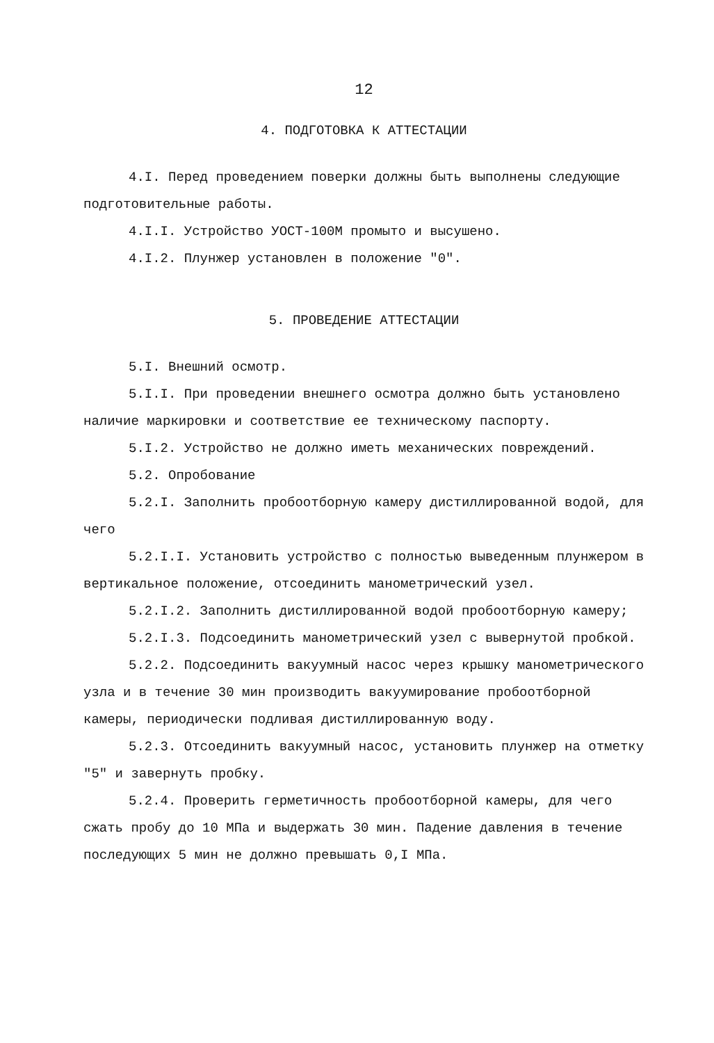12
4. ПОДГОТОВКА К АТТЕСТАЦИИ
4.I. Перед проведением поверки должны быть выполнены следующие подготовительные работы.
4.I.I. Устройство УОСТ-100М промыто и высушено.
4.I.2. Плунжер установлен в положение "0".
5. ПРОВЕДЕНИЕ АТТЕСТАЦИИ
5.I. Внешний осмотр.
5.I.I. При проведении внешнего осмотра должно быть установлено наличие маркировки и соответствие ее техническому паспорту.
5.I.2. Устройство не должно иметь механических повреждений.
5.2. Опробование
5.2.I. Заполнить пробоотборную камеру дистиллированной водой, для чего
5.2.I.I. Установить устройство с полностью выведенным плунжером в вертикальное положение, отсоединить манометрический узел.
5.2.I.2. Заполнить дистиллированной водой пробоотборную камеру;
5.2.I.3. Подсоединить манометрический узел с вывернутой пробкой.
5.2.2. Подсоединить вакуумный насос через крышку манометрического узла и в течение 30 мин производить вакуумирование пробоотборной камеры, периодически подливая дистиллированную воду.
5.2.3. Отсоединить вакуумный насос, установить плунжер на отметку "5" и завернуть пробку.
5.2.4. Проверить герметичность пробоотборной камеры, для чего сжать пробу до 10 МПа и выдержать 30 мин. Падение давления в течение последующих 5 мин не должно превышать 0,I МПа.